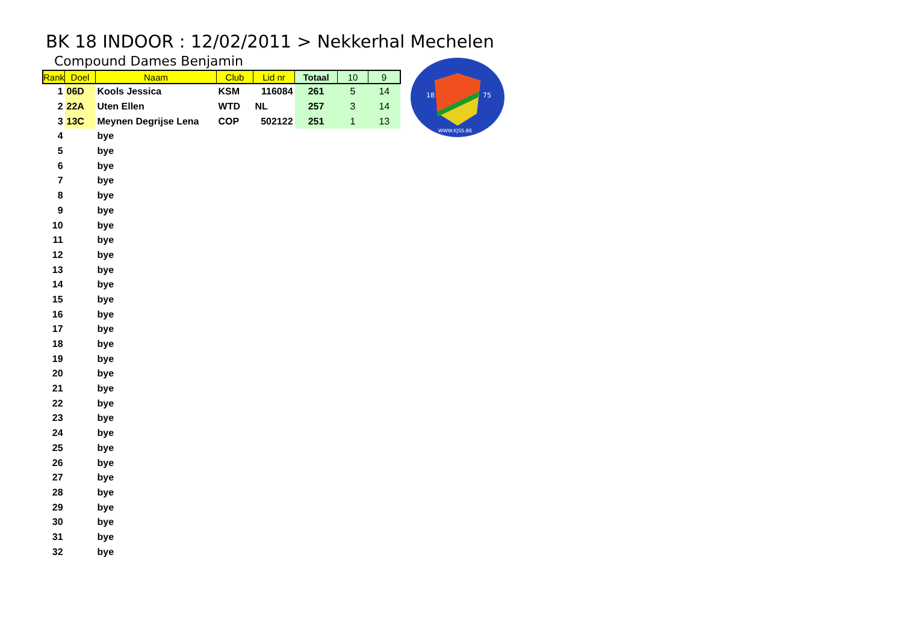BK 18 INDOOR : 12/02/2011 > Nekkerhal Mechelen
Compound Dames Benjamin
| Rank | Doel | Naam | Club | Lid nr | Totaal | 10 | 9 |
| --- | --- | --- | --- | --- | --- | --- | --- |
| 1 | 06D | Kools Jessica | KSM | 116084 | 261 | 5 | 14 |
| 2 | 22A | Uten Ellen | WTD | NL | 257 | 3 | 14 |
| 3 | 13C | Meynen Degrijse Lena | COP | 502122 | 251 | 1 | 13 |
| 4 | | bye | | | | | |
| 5 | | bye | | | | | |
| 6 | | bye | | | | | |
| 7 | | bye | | | | | |
| 8 | | bye | | | | | |
| 9 | | bye | | | | | |
| 10 | | bye | | | | | |
| 11 | | bye | | | | | |
| 12 | | bye | | | | | |
| 13 | | bye | | | | | |
| 14 | | bye | | | | | |
| 15 | | bye | | | | | |
| 16 | | bye | | | | | |
| 17 | | bye | | | | | |
| 18 | | bye | | | | | |
| 19 | | bye | | | | | |
| 20 | | bye | | | | | |
| 21 | | bye | | | | | |
| 22 | | bye | | | | | |
| 23 | | bye | | | | | |
| 24 | | bye | | | | | |
| 25 | | bye | | | | | |
| 26 | | bye | | | | | |
| 27 | | bye | | | | | |
| 28 | | bye | | | | | |
| 29 | | bye | | | | | |
| 30 | | bye | | | | | |
| 31 | | bye | | | | | |
| 32 | | bye | | | | | |
18
75
WWW.KJSS.BE